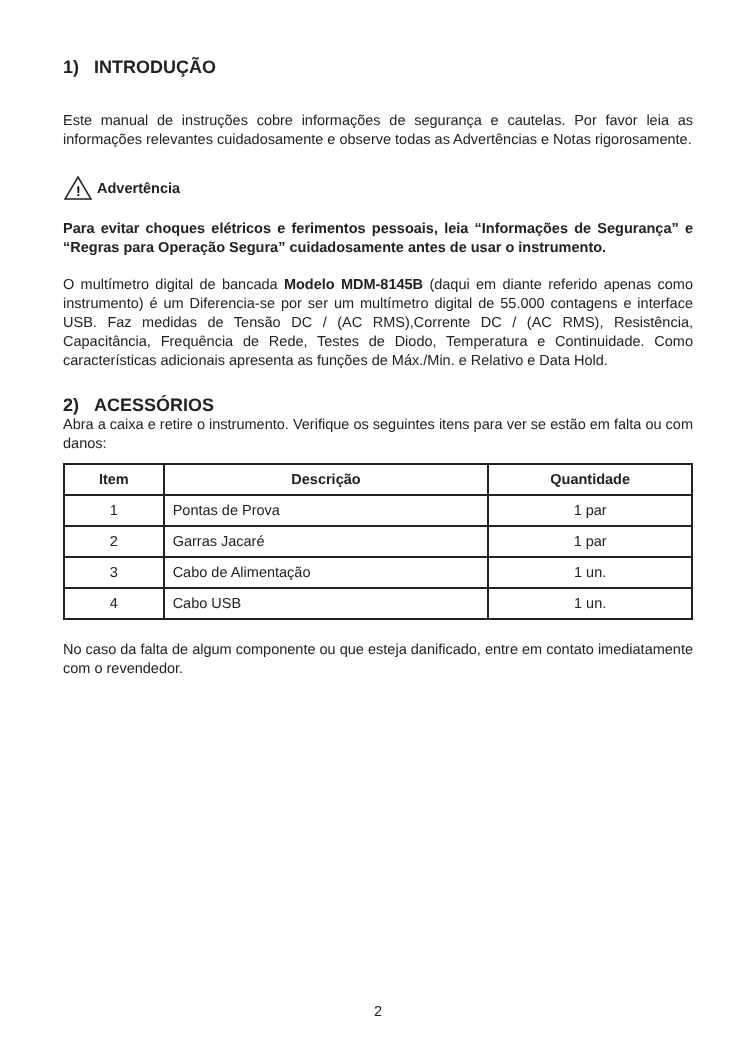1) INTRODUÇÃO
Este manual de instruções cobre informações de segurança e cautelas. Por favor leia as informações relevantes cuidadosamente e observe todas as Advertências e Notas rigorosamente.
!
Advertência
Para evitar choques elétricos e ferimentos pessoais, leia “Informações de Segurança” e “Regras para Operação Segura” cuidadosamente antes de usar o instrumento.
O multímetro digital de bancada Modelo MDM-8145B (daqui em diante referido apenas como instrumento) é um Diferencia-se por ser um multímetro digital de 55.000 contagens e interface USB. Faz medidas de Tensão DC / (AC RMS),Corrente DC / (AC RMS), Resistência, Capacitância, Frequência de Rede, Testes de Diodo, Temperatura e Continuidade. Como características adicionais apresenta as funções de Máx./Min. e Relativo e Data Hold.
2) ACESSÓRIOS
Abra a caixa e retire o instrumento. Verifique os seguintes itens para ver se estão em falta ou com danos:
| Item | Descrição | Quantidade |
| --- | --- | --- |
| 1 | Pontas de Prova | 1 par |
| 2 | Garras Jacaré | 1 par |
| 3 | Cabo de Alimentação | 1 un. |
| 4 | Cabo USB | 1 un. |
No caso da falta de algum componente ou que esteja danificado, entre em contato imediatamente com o revendedor.
2